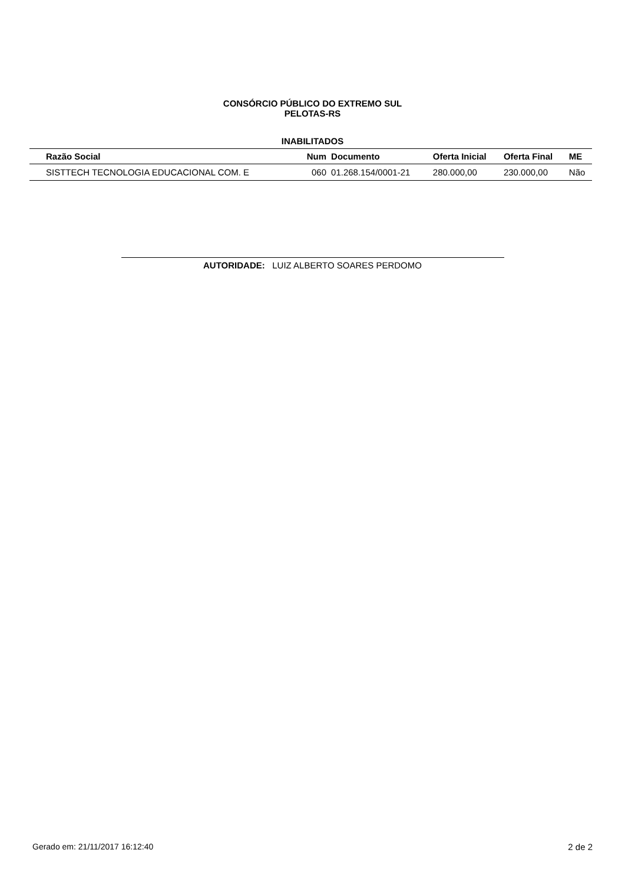CONSÓRCIO PÚBLICO DO EXTREMO SUL
PELOTAS-RS
INABILITADOS
| Razão Social | Num | Documento | Oferta Inicial | Oferta Final | ME |
| --- | --- | --- | --- | --- | --- |
| SISTTECH TECNOLOGIA EDUCACIONAL COM. E | 060 | 01.268.154/0001-21 | 280.000,00 | 230.000,00 | Não |
AUTORIDADE: LUIZ ALBERTO SOARES PERDOMO
Gerado em: 21/11/2017 16:12:40 2 de 2